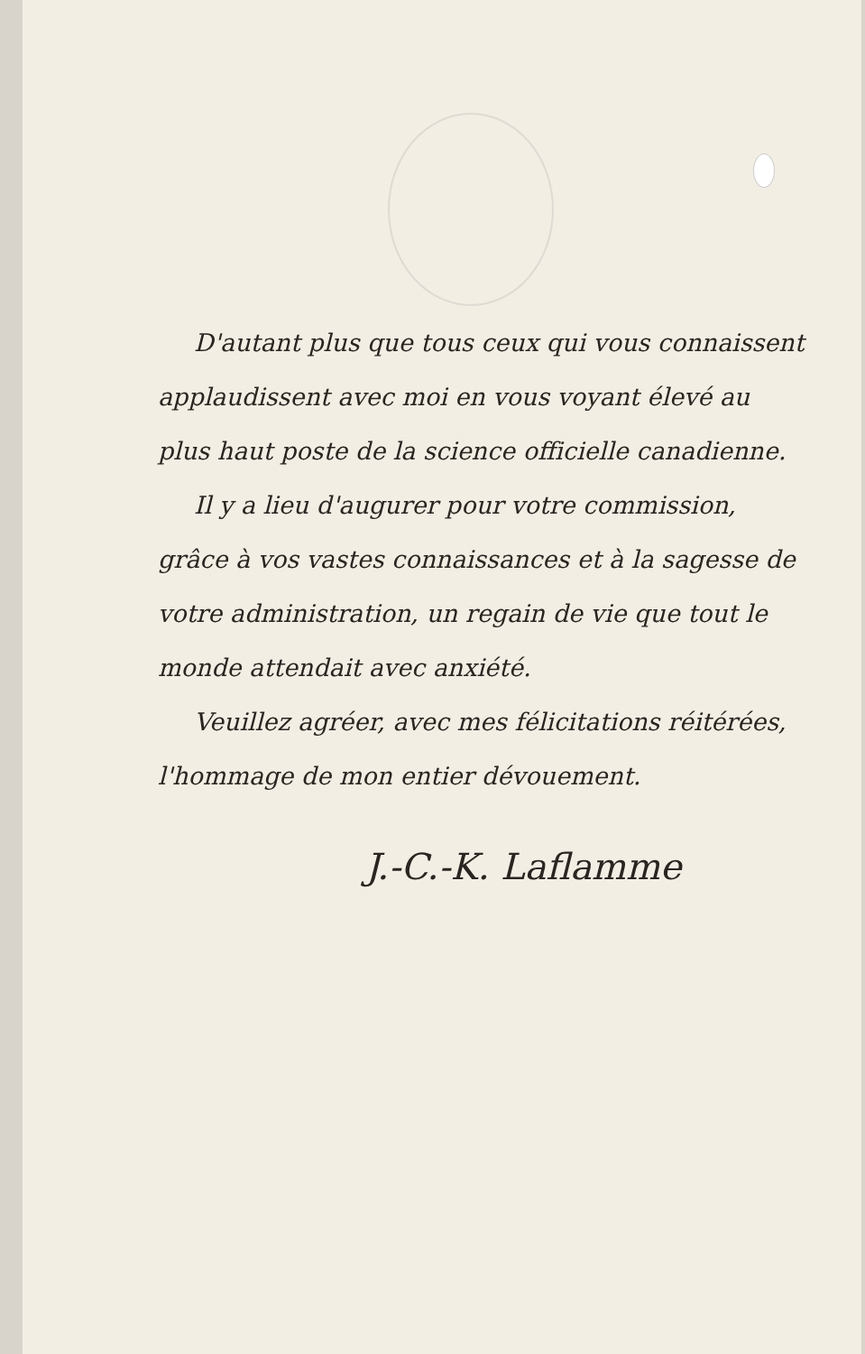D'autant plus que tous ceux qui vous connaissent applaudissent avec moi en vous voyant élevé au plus haut poste de la science officielle canadienne.
Il y a lieu d'augurer pour votre commission, grâce à vos vastes connaissances et à la sagesse de votre administration, un regain de vie que tout le monde attendait avec anxiété.
Veuillez agréer, avec mes félicitations réitérées, l'hommage de mon entier dévouement.
J.-C.-K. Laflamme